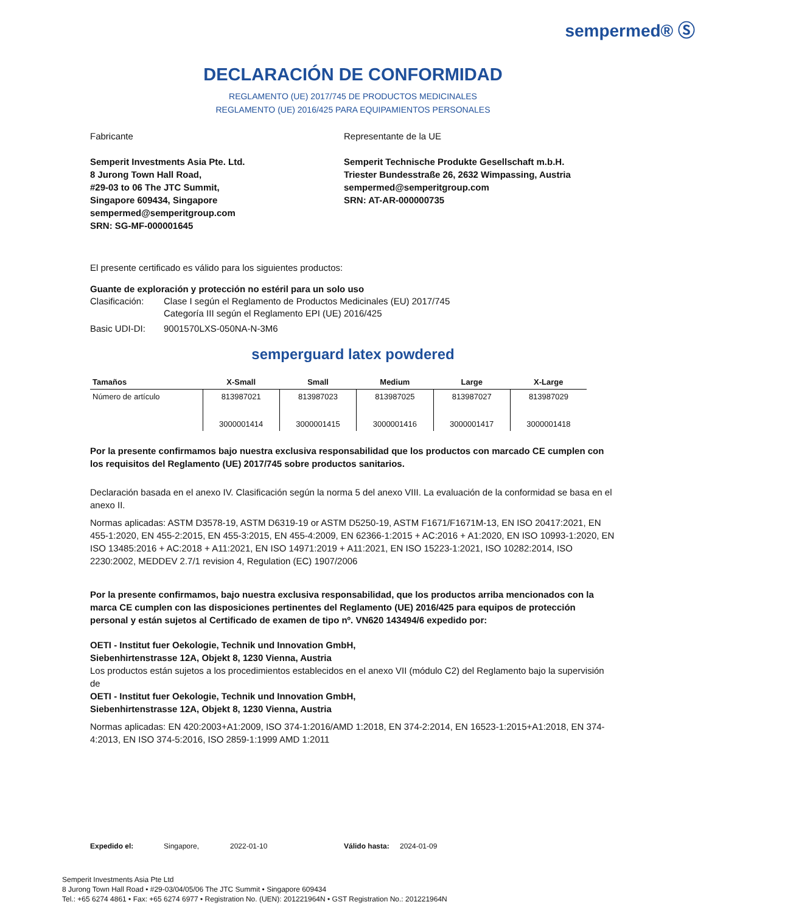sempermed® Ⓢ
DECLARACIÓN DE CONFORMIDAD
REGLAMENTO (UE) 2017/745 DE PRODUCTOS MEDICINALES
REGLAMENTO (UE) 2016/425 PARA EQUIPAMIENTOS PERSONALES
Fabricante
Semperit Investments Asia Pte. Ltd.
8 Jurong Town Hall Road,
#29-03 to 06 The JTC Summit,
Singapore 609434, Singapore
sempermed@semperitgroup.com
SRN: SG-MF-000001645
Representante de la UE
Semperit Technische Produkte Gesellschaft m.b.H.
Triester Bundesstraße 26, 2632 Wimpassing, Austria
sempermed@semperitgroup.com
SRN: AT-AR-000000735
El presente certificado es válido para los siguientes productos:
Guante de exploración y protección no estéril para un solo uso
Clasificación: Clase I según el Reglamento de Productos Medicinales (EU) 2017/745
Categoría III según el Reglamento EPI (UE) 2016/425
Basic UDI-DI: 9001570LXS-050NA-N-3M6
semperguard latex powdered
| Tamaños | X-Small | Small | Medium | Large | X-Large |
| --- | --- | --- | --- | --- | --- |
| Número de artículo | 813987021 3000001414 | 813987023 3000001415 | 813987025 3000001416 | 813987027 3000001417 | 813987029 3000001418 |
Por la presente confirmamos bajo nuestra exclusiva responsabilidad que los productos con marcado CE cumplen con los requisitos del Reglamento (UE) 2017/745 sobre productos sanitarios.
Declaración basada en el anexo IV. Clasificación según la norma 5 del anexo VIII. La evaluación de la conformidad se basa en el anexo II.
Normas aplicadas: ASTM D3578-19, ASTM D6319-19 or ASTM D5250-19, ASTM F1671/F1671M-13, EN ISO 20417:2021, EN 455-1:2020, EN 455-2:2015, EN 455-3:2015, EN 455-4:2009, EN 62366-1:2015 + AC:2016 + A1:2020, EN ISO 10993-1:2020, EN ISO 13485:2016 + AC:2018 + A11:2021, EN ISO 14971:2019 + A11:2021, EN ISO 15223-1:2021, ISO 10282:2014, ISO 2230:2002, MEDDEV 2.7/1 revision 4, Regulation (EC) 1907/2006
Por la presente confirmamos, bajo nuestra exclusiva responsabilidad, que los productos arriba mencionados con la marca CE cumplen con las disposiciones pertinentes del Reglamento (UE) 2016/425 para equipos de protección personal y están sujetos al Certificado de examen de tipo nº. VN620 143494/6 expedido por:
OETI - Institut fuer Oekologie, Technik und Innovation GmbH,
Siebenhirtenstrasse 12A, Objekt 8, 1230 Vienna, Austria
Los productos están sujetos a los procedimientos establecidos en el anexo VII (módulo C2) del Reglamento bajo la supervisión de
OETI - Institut fuer Oekologie, Technik und Innovation GmbH,
Siebenhirtenstrasse 12A, Objekt 8, 1230 Vienna, Austria
Normas aplicadas: EN 420:2003+A1:2009, ISO 374-1:2016/AMD 1:2018, EN 374-2:2014, EN 16523-1:2015+A1:2018, EN 374-4:2013, EN ISO 374-5:2016, ISO 2859-1:1999 AMD 1:2011
Expedido el: Singapore, 2022-01-10 Válido hasta: 2024-01-09
Semperit Investments Asia Pte Ltd
8 Jurong Town Hall Road • #29-03/04/05/06 The JTC Summit • Singapore 609434
Tel.: +65 6274 4861 • Fax: +65 6274 6977 • Registration No. (UEN): 201221964N • GST Registration No.: 201221964N